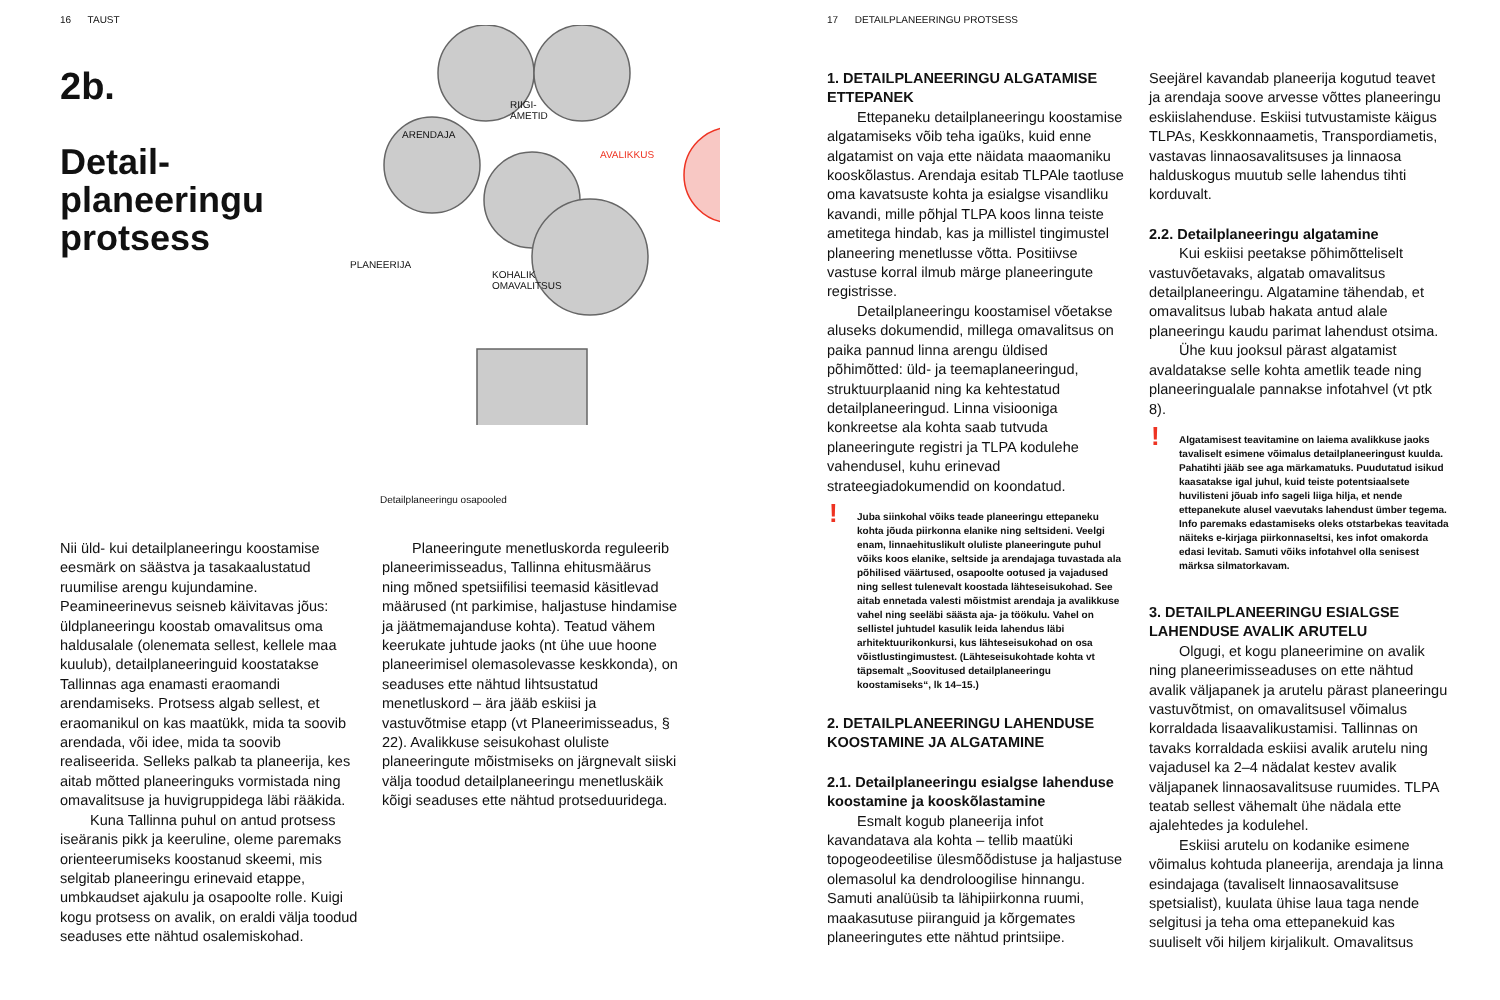16 TAUST
2b.
Detail-
planeeringu
protsess
ARENDAJA
RIIGI-
AMETID
AVALIKKUS
PLANEERIJA
KOHALIK
OMAVALITSUS
Detailplaneeringu osapooled
Nii üld- kui detailplaneeringu koostamise eesmärk on säästva ja tasakaalustatud ruumilise arengu kujundamine. Peamineerinevus seisneb käivitavas jõus: üldplaneeringu koostab omavalitsus oma haldusalale (olenemata sellest, kellele maa kuulub), detailplaneeringuid koostatakse Tallinnas aga enamasti eraomandi arendamiseks. Protsess algab sellest, et eraomanikul on kas maatükk, mida ta soovib arendada, või idee, mida ta soovib realiseerida. Selleks palkab ta planeerija, kes aitab mõtted planeeringuks vormistada ning omavalitsuse ja huvigruppidega läbi rääkida.
Kuna Tallinna puhul on antud protsess iseäranis pikk ja keeruline, oleme paremaks orienteerumiseks koostanud skeemi, mis selgitab planeeringu erinevaid etappe, umbkaudset ajakulu ja osapoolte rolle. Kuigi kogu protsess on avalik, on eraldi välja toodud seaduses ette nähtud osalemiskohad.
Planeeringute menetluskorda reguleerib planeerimisseadus, Tallinna ehitusmäärus ning mõned spetsiifilisi teemasid käsitlevad määrused (nt parkimise, haljastuse hindamise ja jäätmemajanduse kohta). Teatud vähem keerukate juhtude jaoks (nt ühe uue hoone planeerimisel olemasolevasse keskkonda), on seaduses ette nähtud lihtsustatud menetluskord – ära jääb eskiisi ja vastuvõtmise etapp (vt Planeerimisseadus, § 22). Avalikkuse seisukohast oluliste planeeringute mõistmiseks on järgnevalt siiski välja toodud detailplaneeringu menetluskäik kõigi seaduses ette nähtud protseduuridega.
17 DETAILPLANEERINGU PROTSESS
1. DETAILPLANEERINGU ALGATAMISE ETTEPANEK
Ettepaneku detailplaneeringu koostamise algatamiseks võib teha igaüks, kuid enne algatamist on vaja ette näidata maaomaniku kooskõlastus. Arendaja esitab TLPAle taotluse oma kavatsuste kohta ja esialgse visandliku kavandi, mille põhjal TLPA koos linna teiste ametitega hindab, kas ja millistel tingimustel planeering menetlusse võtta. Positiivse vastuse korral ilmub märge planeeringute registrisse.
Detailplaneeringu koostamisel võetakse aluseks dokumendid, millega omavalitsus on paika pannud linna arengu üldised põhimõtted: üld- ja teemaplaneeringud, struktuurplaanid ning ka kehtestatud detailplaneeringud. Linna visiooniga konkreetse ala kohta saab tutvuda planeeringute registri ja TLPA kodulehe vahendusel, kuhu erinevad strateegiadokumendid on koondatud.
! Juba siinkohal võiks teade planeeringu ettepaneku kohta jõuda piirkonna elanike ning seltsideni. Veelgi enam, linnaehituslikult oluliste planeeringute puhul võiks koos elanike, seltside ja arendajaga tuvastada ala põhilised väärtused, osapoolte ootused ja vajadused ning sellest tulenevalt koostada lähteseisukohad. See aitab ennetada valesti mõistmist arendaja ja avalikkuse vahel ning seeläbi säästa aja- ja töökulu. Vahel on sellistel juhtudel kasulik leida lahendus läbi arhitektuurikonkursi, kus lähteseisukohad on osa võistlustingimustest. (Lähteseisukohtade kohta vt täpsemalt „Soovitused detailplaneeringu koostamiseks“, lk 14–15.)
2. DETAILPLANEERINGU LAHENDUSE KOOSTAMINE JA ALGATAMINE
2.1. Detailplaneeringu esialgse lahenduse koostamine ja kooskõlastamine
Esmalt kogub planeerija infot kavandatava ala kohta – tellib maatüki topogeodeetilise ülesmõõdistuse ja haljastuse olemasolul ka dendroloogilise hinnangu. Samuti analüüsib ta lähipiirkonna ruumi, maakasutuse piiranguid ja kõrgemates planeeringutes ette nähtud printsiipe.
Seejärel kavandab planeerija kogutud teavet ja arendaja soove arvesse võttes planeeringu eskiislahenduse. Eskiisi tutvustamiste käigus TLPAs, Keskkonnaametis, Transpordiametis, vastavas linnaosavalitsuses ja linnaosa halduskogus muutub selle lahendus tihti korduvalt.
2.2. Detailplaneeringu algatamine
Kui eskiisi peetakse põhimõtteliselt vastuvõetavaks, algatab omavalitsus detailplaneeringu. Algatamine tähendab, et omavalitsus lubab hakata antud alale planeeringu kaudu parimat lahendust otsima.
Ühe kuu jooksul pärast algatamist avaldatakse selle kohta ametlik teade ning planeeringualale pannakse infotahvel (vt ptk 8).
! Algatamisest teavitamine on laiema avalikkuse jaoks tavaliselt esimene võimalus detailplaneeringust kuulda. Pahatihti jääb see aga märkamatuks. Puudutatud isikud kaasatakse igal juhul, kuid teiste potentsiaalsete huvilisteni jõuab info sageli liiga hilja, et nende ettepanekute alusel vaevutaks lahendust ümber tegema. Info paremaks edastamiseks oleks otstarbekas teavitada näiteks e-kirjaga piirkonnaseltsi, kes infot omakorda edasi levitab. Samuti võiks infotahvel olla senisest märksa silmatorkavam.
3. DETAILPLANEERINGU ESIALGSE LAHENDUSE AVALIK ARUTELU
Olgugi, et kogu planeerimine on avalik ning planeerimisseaduses on ette nähtud avalik väljapanek ja arutelu pärast planeeringu vastuvõtmist, on omavalitsusel võimalus korraldada lisaavalikustamisi. Tallinnas on tavaks korraldada eskiisi avalik arutelu ning vajadusel ka 2–4 nädalat kestev avalik väljapanek linnaosavalitsuse ruumides. TLPA teatab sellest vähemalt ühe nädala ette ajalehtedes ja kodulehel.
Eskiisi arutelu on kodanike esimene võimalus kohtuda planeerija, arendaja ja linna esindajaga (tavaliselt linnaosavalitsuse spetsialist), kuulata ühise laua taga nende selgitusi ja teha oma ettepanekuid kas suuliselt või hiljem kirjalikult. Omavalitsus